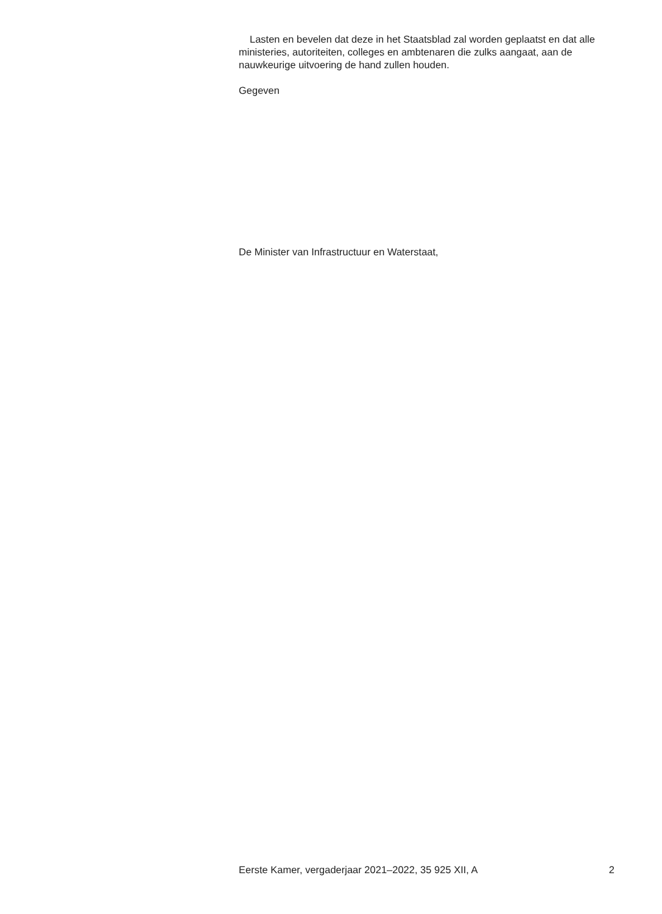Lasten en bevelen dat deze in het Staatsblad zal worden geplaatst en dat alle ministeries, autoriteiten, colleges en ambtenaren die zulks aangaat, aan de nauwkeurige uitvoering de hand zullen houden.
Gegeven
De Minister van Infrastructuur en Waterstaat,
Eerste Kamer, vergaderjaar 2021–2022, 35 925 XII, A 2